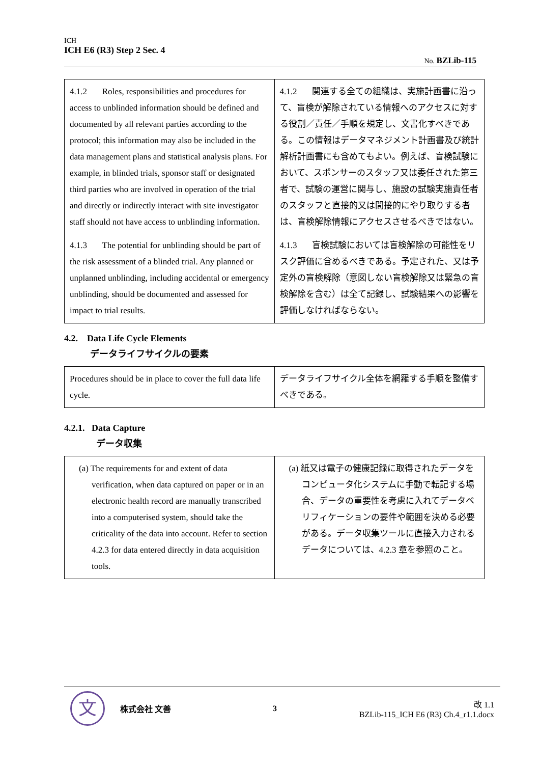ICH
ICH E6 (R3) Step 2 Sec. 4
No. BZLib-115
| 4.1.2 Roles, responsibilities and procedures for access to unblinded information should be defined and documented by all relevant parties according to the protocol; this information may also be included in the data management plans and statistical analysis plans. For example, in blinded trials, sponsor staff or designated third parties who are involved in operation of the trial and directly or indirectly interact with site investigator staff should not have access to unblinding information. 4.1.3 The potential for unblinding should be part of the risk assessment of a blinded trial. Any planned or unplanned unblinding, including accidental or emergency unblinding, should be documented and assessed for impact to trial results. | 4.1.2 関連する全ての組織は、実施計画書に沿って、盲検が解除されている情報へのアクセスに対する役割／責任／手順を規定し、文書化すべきである。この情報はデータマネジメント計画書及び統計解析計画書にも含めてもよい。例えば、盲検試験において、スポンサーのスタッフ又は委任された第三者で、試験の運営に関与し、施設の試験実施責任者のスタッフと直接的又は間接的にやり取りする者は、盲検解除情報にアクセスさせるべきではない。 4.1.3 盲検試験においては盲検解除の可能性をリスク評価に含めるべきである。予定された、又は予定外の盲検解除（意図しない盲検解除又は緊急の盲検解除を含む）は全て記録し、試験結果への影響を評価しなければならない。 |
4.2. Data Life Cycle Elements
データライフサイクルの要素
| Procedures should be in place to cover the full data life cycle. | データライフサイクル全体を網羅する手順を整備すべきである。 |
4.2.1. Data Capture
データ収集
| (a) The requirements for and extent of data verification, when data captured on paper or in an electronic health record are manually transcribed into a computerised system, should take the criticality of the data into account. Refer to section 4.2.3 for data entered directly in data acquisition tools. | (a) 紙又は電子の健康記録に取得されたデータをコンピュータ化システムに手動で転記する場合、データの重要性を考慮に入れてデータベリフィケーションの要件や範囲を決める必要がある。データ収集ツールに直接入力されるデータについては、4.2.3 章を参照のこと。 |
文
株式会社 文善 3
改 1.1
BZLib-115_ICH E6 (R3) Ch.4_r1.1.docx